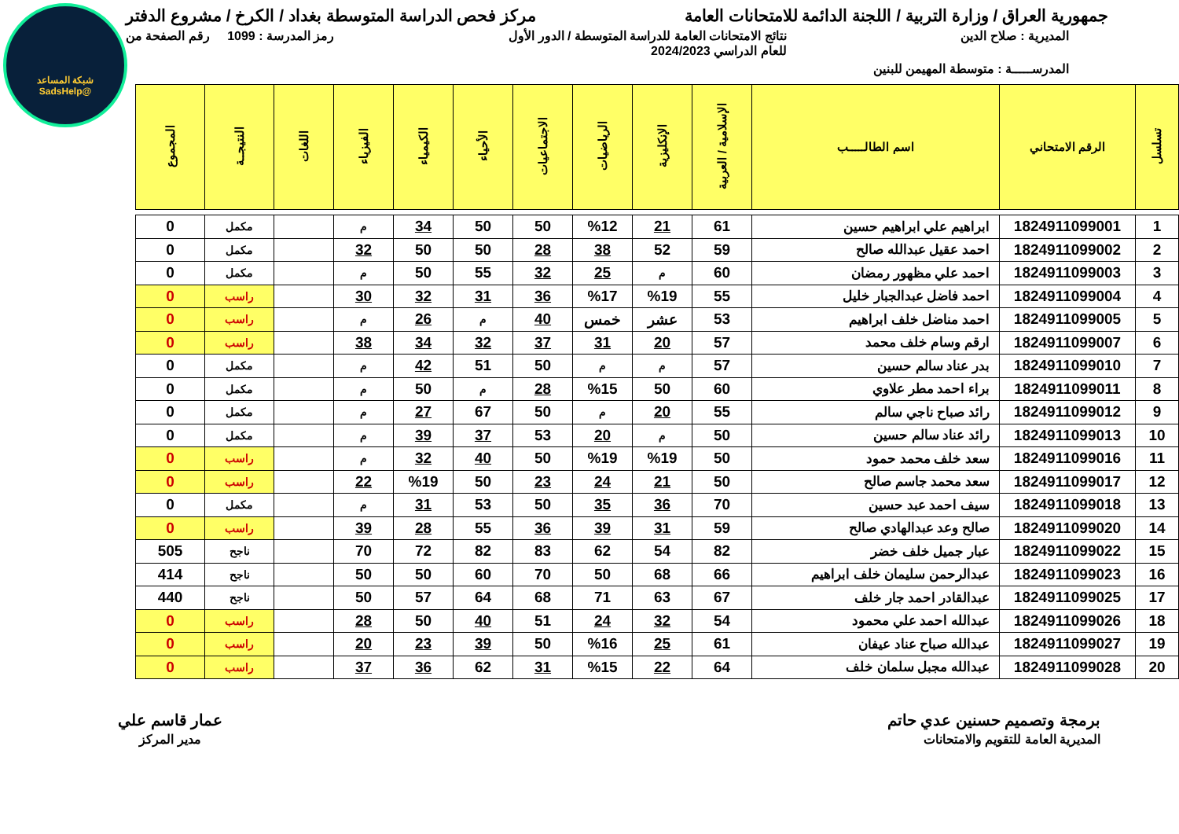شبكة المساعد
@SadsHelp
جمهورية العراق / وزارة التربية / اللجنة الدائمة للامتحانات العامة
مركز فحص الدراسة المتوسطة بغداد / الكرخ / مشروع الدفتر
المديرية : صلاح الدين نتائج الامتحانات العامة للدراسة المتوسطة / الدور الأول
للعام الدراسي 2024/2023
رمز المدرسة : 1099 رقم الصفحة من
المدرســـــة : متوسطة المهيمن للبنين
| تسلسل | الرقم الامتحاني | اسم الطالـــــب | الإسلامية / العربية | الإنكليزية | الرياضيات | الاجتماعيات | الأحياء | الكيمياء | الفيزياء | اللغات | النتيجــة | المجموع |
| --- | --- | --- | --- | --- | --- | --- | --- | --- | --- | --- | --- | --- |
| 1 | 1824911099001 | ابراهيم علي ابراهيم حسين | 61 | 21 | %12 | 50 | 50 | 34 | م | | مكمل | 0 |
| 2 | 1824911099002 | احمد عقيل عبدالله صالح | 59 | 52 | 38 | 28 | 50 | 50 | 32 | | مكمل | 0 |
| 3 | 1824911099003 | احمد علي مظهور رمضان | 60 | م | 25 | 32 | 55 | 50 | م | | مكمل | 0 |
| 4 | 1824911099004 | احمد فاضل عبدالجبار خليل | 55 | %19 | %17 | 36 | 31 | 32 | 30 | | راسب | 0 |
| 5 | 1824911099005 | احمد مناضل خلف ابراهيم | 53 | عشر | خمس | 40 | م | 26 | م | | راسب | 0 |
| 6 | 1824911099007 | ارقم وسام خلف محمد | 57 | 20 | 31 | 37 | 32 | 34 | 38 | | راسب | 0 |
| 7 | 1824911099010 | بدر عناد سالم حسين | 57 | م | م | 50 | 51 | 42 | م | | مكمل | 0 |
| 8 | 1824911099011 | براء احمد مطر علاوي | 60 | 50 | %15 | 28 | م | 50 | م | | مكمل | 0 |
| 9 | 1824911099012 | رائد صباح ناجي سالم | 55 | 20 | م | 50 | 67 | 27 | م | | مكمل | 0 |
| 10 | 1824911099013 | رائد عناد سالم حسين | 50 | م | 20 | 53 | 37 | 39 | م | | مكمل | 0 |
| 11 | 1824911099016 | سعد خلف محمد حمود | 50 | %19 | %19 | 50 | 40 | 32 | م | | راسب | 0 |
| 12 | 1824911099017 | سعد محمد جاسم صالح | 50 | 21 | 24 | 23 | 50 | %19 | 22 | | راسب | 0 |
| 13 | 1824911099018 | سيف احمد عبد حسين | 70 | 36 | 35 | 50 | 53 | 31 | م | | مكمل | 0 |
| 14 | 1824911099020 | صالح وعد عبدالهادي صالح | 59 | 31 | 39 | 36 | 55 | 28 | 39 | | راسب | 0 |
| 15 | 1824911099022 | عبار جميل خلف خضر | 82 | 54 | 62 | 83 | 82 | 72 | 70 | | ناجح | 505 |
| 16 | 1824911099023 | عبدالرحمن سليمان خلف ابراهيم | 66 | 68 | 50 | 70 | 60 | 50 | 50 | | ناجح | 414 |
| 17 | 1824911099025 | عبدالقادر احمد جار خلف | 67 | 63 | 71 | 68 | 64 | 57 | 50 | | ناجح | 440 |
| 18 | 1824911099026 | عبدالله احمد علي محمود | 54 | 32 | 24 | 51 | 40 | 50 | 28 | | راسب | 0 |
| 19 | 1824911099027 | عبدالله صباح عناد عيفان | 61 | 25 | %16 | 50 | 39 | 23 | 20 | | راسب | 0 |
| 20 | 1824911099028 | عبدالله مجبل سلمان خلف | 64 | 22 | %15 | 31 | 62 | 36 | 37 | | راسب | 0 |
برمجة وتصميم حسنين عدي حاتم
المديرية العامة للتقويم والامتحانات
عمار قاسم علي
مدير المركز